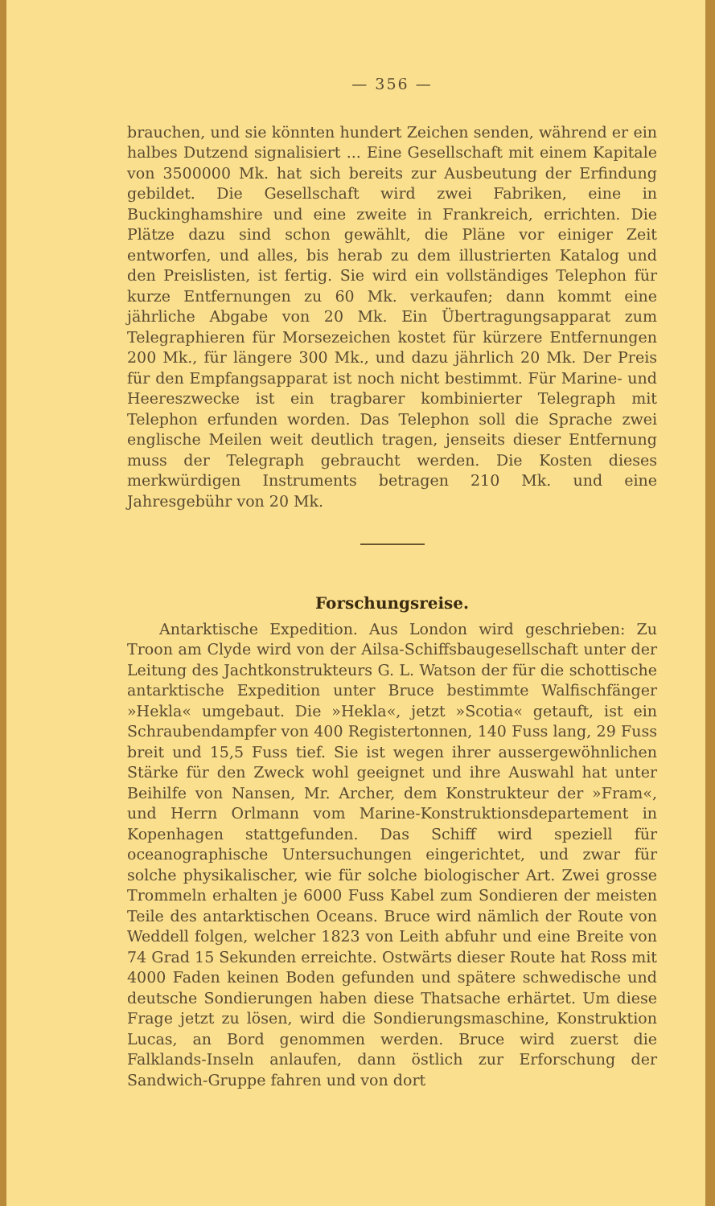— 356 —
brauchen, und sie könnten hundert Zeichen senden, während er ein halbes Dutzend signalisiert ... Eine Gesellschaft mit einem Kapitale von 3500000 Mk. hat sich bereits zur Ausbeutung der Erfindung gebildet. Die Gesellschaft wird zwei Fabriken, eine in Buckinghamshire und eine zweite in Frankreich, errichten. Die Plätze dazu sind schon gewählt, die Pläne vor einiger Zeit entworfen, und alles, bis herab zu dem illustrierten Katalog und den Preislisten, ist fertig. Sie wird ein vollständiges Telephon für kurze Entfernungen zu 60 Mk. verkaufen; dann kommt eine jährliche Abgabe von 20 Mk. Ein Übertragungsapparat zum Telegraphieren für Morsezeichen kostet für kürzere Entfernungen 200 Mk., für längere 300 Mk., und dazu jährlich 20 Mk. Der Preis für den Empfangsapparat ist noch nicht bestimmt. Für Marine- und Heereszwecke ist ein tragbarer kombinierter Telegraph mit Telephon erfunden worden. Das Telephon soll die Sprache zwei englische Meilen weit deutlich tragen, jenseits dieser Entfernung muss der Telegraph gebraucht werden. Die Kosten dieses merkwürdigen Instruments betragen 210 Mk. und eine Jahresgebühr von 20 Mk.
Forschungsreise.
Antarktische Expedition. Aus London wird geschrieben: Zu Troon am Clyde wird von der Ailsa-Schiffsbaugesellschaft unter der Leitung des Jachtkonstrukteurs G. L. Watson der für die schottische antarktische Expedition unter Bruce bestimmte Walfischfänger »Hekla« umgebaut. Die »Hekla«, jetzt »Scotia« getauft, ist ein Schraubendampfer von 400 Registertonnen, 140 Fuss lang, 29 Fuss breit und 15,5 Fuss tief. Sie ist wegen ihrer aussergewöhnlichen Stärke für den Zweck wohl geeignet und ihre Auswahl hat unter Beihilfe von Nansen, Mr. Archer, dem Konstrukteur der »Fram«, und Herrn Orlmann vom Marine-Konstruktionsdepartement in Kopenhagen stattgefunden. Das Schiff wird speziell für oceanographische Untersuchungen eingerichtet, und zwar für solche physikalischer, wie für solche biologischer Art. Zwei grosse Trommeln erhalten je 6000 Fuss Kabel zum Sondieren der meisten Teile des antarktischen Oceans. Bruce wird nämlich der Route von Weddell folgen, welcher 1823 von Leith abfuhr und eine Breite von 74 Grad 15 Sekunden erreichte. Ostwärts dieser Route hat Ross mit 4000 Faden keinen Boden gefunden und spätere schwedische und deutsche Sondierungen haben diese Thatsache erhärtet. Um diese Frage jetzt zu lösen, wird die Sondierungsmaschine, Konstruktion Lucas, an Bord genommen werden. Bruce wird zuerst die Falklands-Inseln anlaufen, dann östlich zur Erforschung der Sandwich-Gruppe fahren und von dort